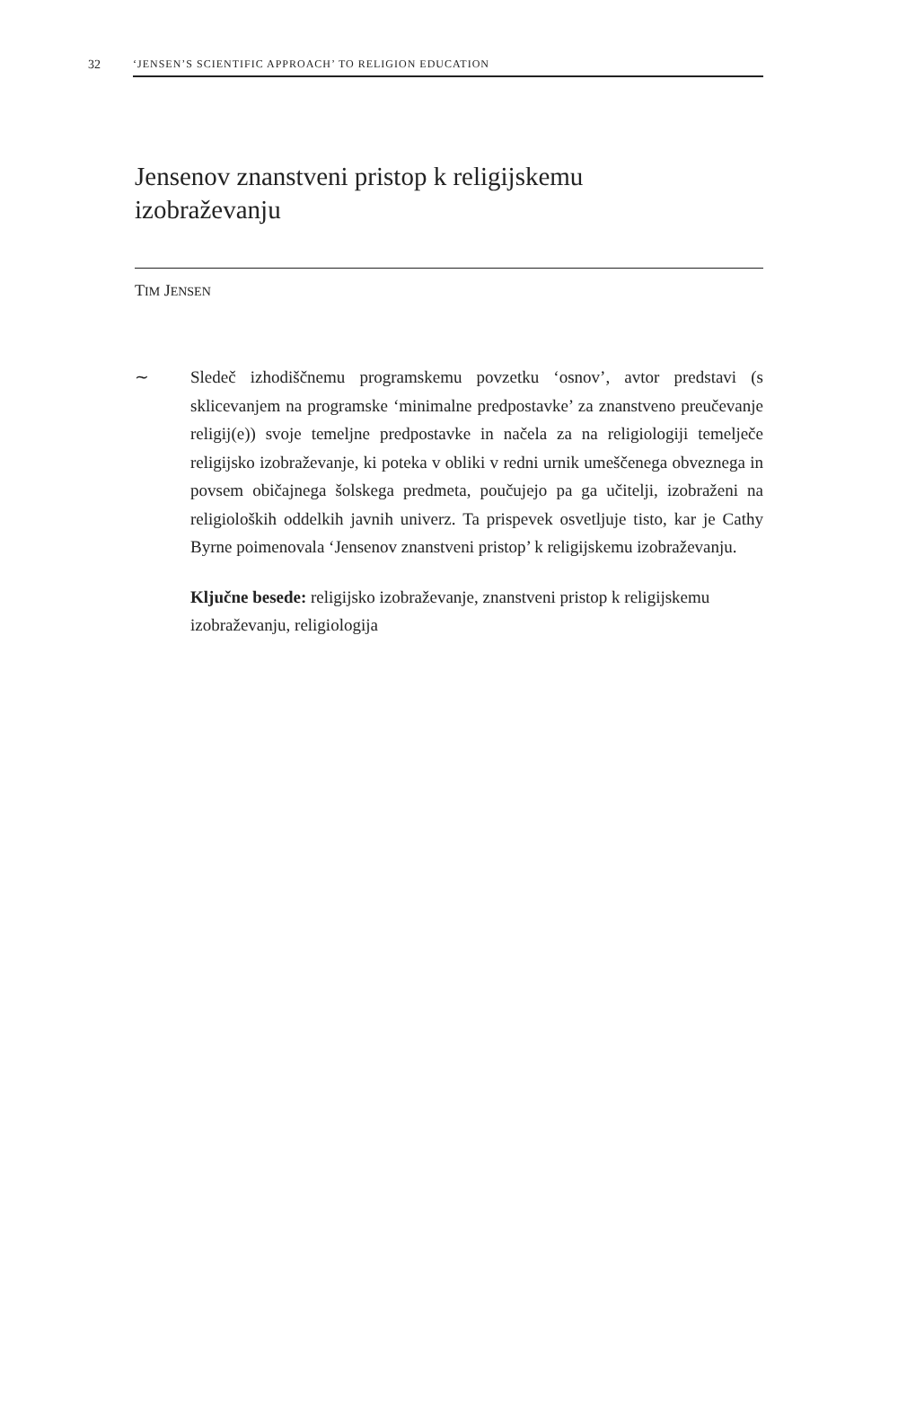32 ‘JENSEN’S SCIENTIFIC APPROACH’ TO RELIGION EDUCATION
Jensenov znanstveni pristop k religijskemu izobraževanju
TIM JENSEN
∼ Sledeč izhodiščnemu programskemu povzetku ‘osnov’, avtor predstavi (s sklicevanjem na programske ‘minimalne predpostavke’ za znanstveno preučevanje religij(e)) svoje temeljne predpostavke in načela za na religiologiji temelječe religijsko izobraževanje, ki poteka v obliki v redni urnik umeščenega obveznega in povsem običajnega šolskega predmeta, poučujejo pa ga učitelji, izobraženi na religioloških oddelkih javnih univerz. Ta prispevek osvetljuje tisto, kar je Cathy Byrne poimenovala ‘Jensenov znanstveni pristop’ k religijskemu izobraževanju.
Ključne besede: religijsko izobraževanje, znanstveni pristop k religijskemu izobraževanju, religiologija